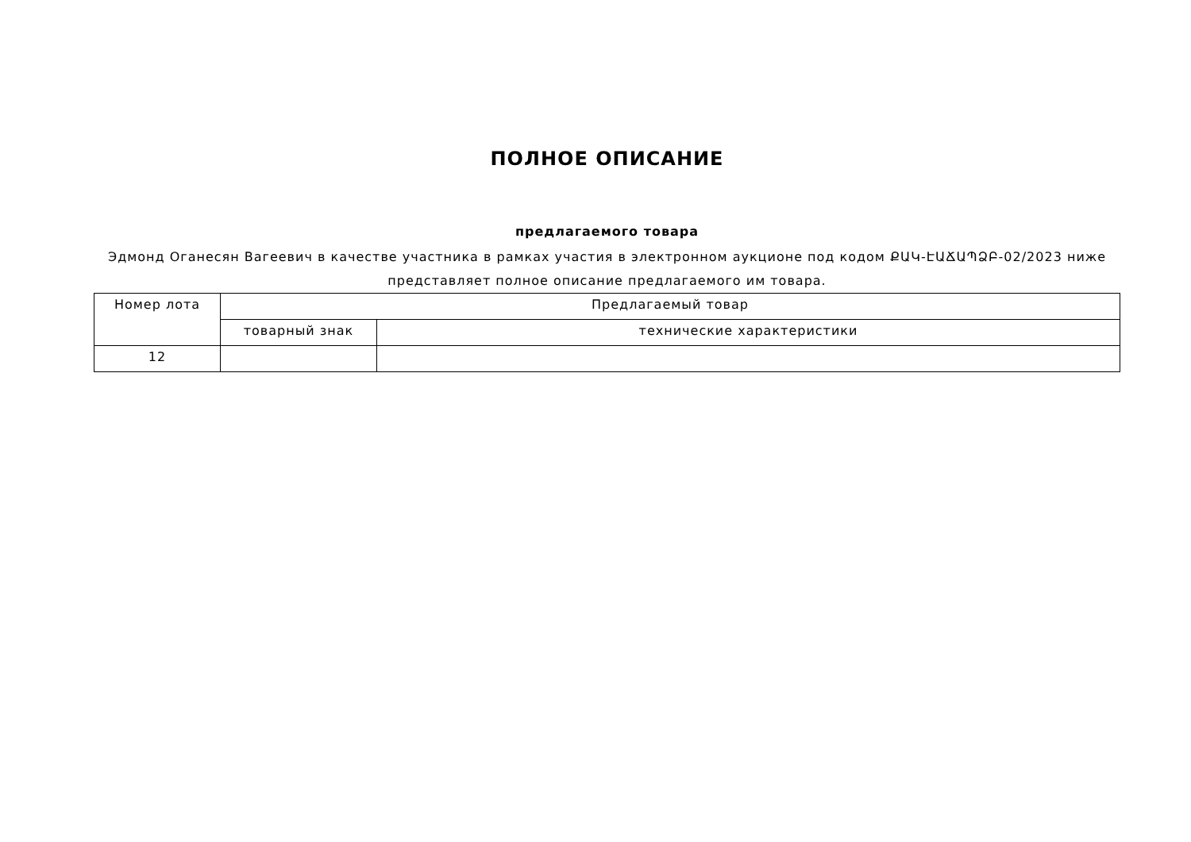ПОЛНОЕ ОПИСАНИЕ
предлагаемого товара
Эдмонд Оганесян Вагеевич в качестве участника в рамках участия в электронном аукционе под кодом ՔԱԿ-ԷԱՃԱՊՁԲ-02/2023 ниже представляет полное описание предлагаемого им товара.
| Номер лота | Предлагаемый товар | |
| --- | --- | --- |
| | товарный знак | технические характеристики |
| 12 | | |